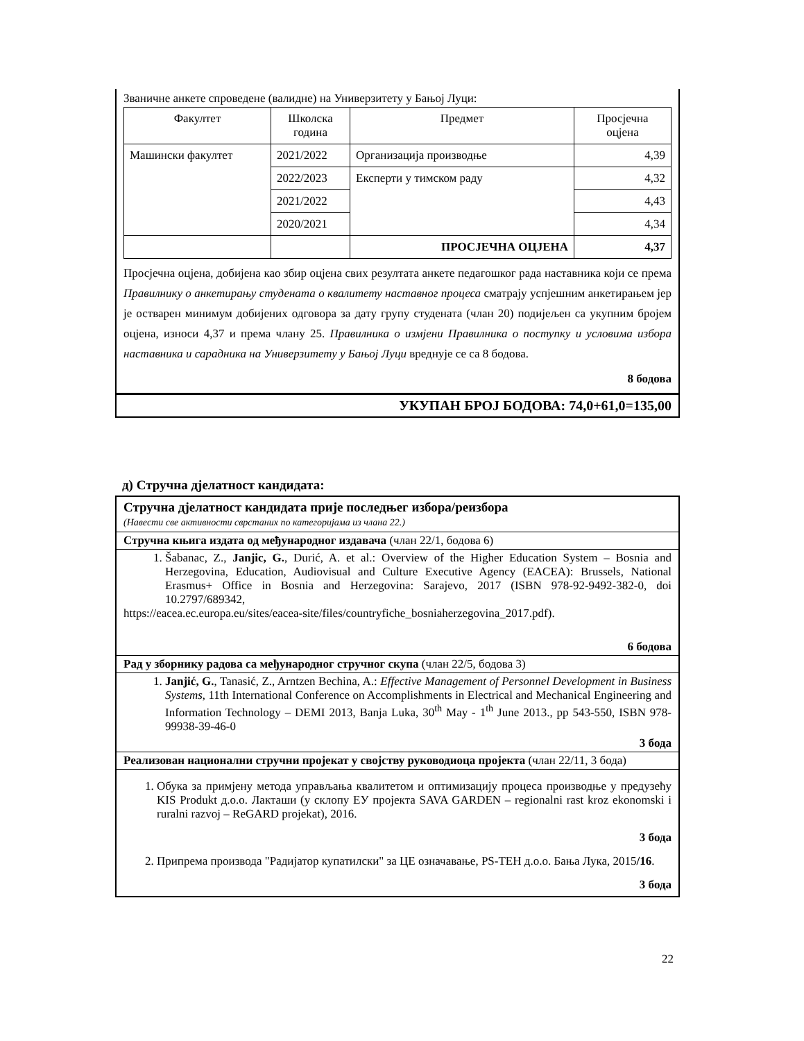Званичне анкете спроведене (валидне) на Универзитету у Бањој Луци:
| Факултет | Школска година | Предмет | Просјечна оцјена |
| Машински факултет | 2021/2022 | Организација производње | 4,39 |
| | 2022/2023 | Експерти у тимском раду | 4,32 |
| | 2021/2022 | | 4,43 |
| | 2020/2021 | | 4,34 |
| | | ПРОСЈЕЧНА ОЦЈЕНА | 4,37 |
Просјечна оцјена, добијена као збир оцјена свих резултата анкете педагошког рада наставника који се према Правилнику о анкетирању студената о квалитету наставног процеса сматрају успјешним анкетирањем јер је остварен минимум добијених одговора за дату групу студената (члан 20) подијељен са укупним бројем оцјена, износи 4,37 и према члану 25. Правилника о измјени Правилника о поступку и условима избора наставника и сарадника на Универзитету у Бањој Луци вреднује се са 8 бодова.
8 бодова
УКУПАН БРОЈ БОДОВА: 74,0+61,0=135,00
д) Стручна дјелатност кандидата:
Стручна дјелатност кандидата прије последњег избора/реизбора
(Навести све активности сврстаних по категоријама из члана 22.)
Стручна књига издата од међународног издавача (члан 22/1, бодова 6)
1. Šabanac, Z., Janjic, G., Durić, A. et al.: Overview of the Higher Education System – Bosnia and Herzegovina, Education, Audiovisual and Culture Executive Agency (EACEA): Brussels, National Erasmus+ Office in Bosnia and Herzegovina: Sarajevo, 2017 (ISBN 978-92-9492-382-0, doi 10.2797/689342,
https://eacea.ec.europa.eu/sites/eacea-site/files/countryfiche_bosniaherzegovina_2017.pdf).
6 бодова
Рад у зборнику радова са међународног стручног скупа (члан 22/5, бодова 3)
1. Janjić, G., Tanasić, Z., Arntzen Bechina, A.: Effective Management of Personnel Development in Business Systems, 11th International Conference on Accomplishments in Electrical and Mechanical Engineering and Information Technology – DEMI 2013, Banja Luka, 30<sup>th</sup> May - 1<sup>th</sup> June 2013., pp 543-550, ISBN 978-99938-39-46-0
3 бода
Реализован национални стручни пројекат у својству руководиоца пројекта (члан 22/11, 3 бода)
1. Обука за примјену метода управљања квалитетом и оптимизацију процеса производње у предузећу KIS Produkt д.о.о. Лакташи (у склопу ЕУ пројекта SAVA GARDEN – regionalni rast kroz ekonomski i ruralni razvoj – ReGARD projekat), 2016.
3 бода
2. Припрема производа "Радијатор купатилски" за ЦЕ означавање, PS-TEH д.о.о. Бања Лука, 2015/16.
3 бода
22